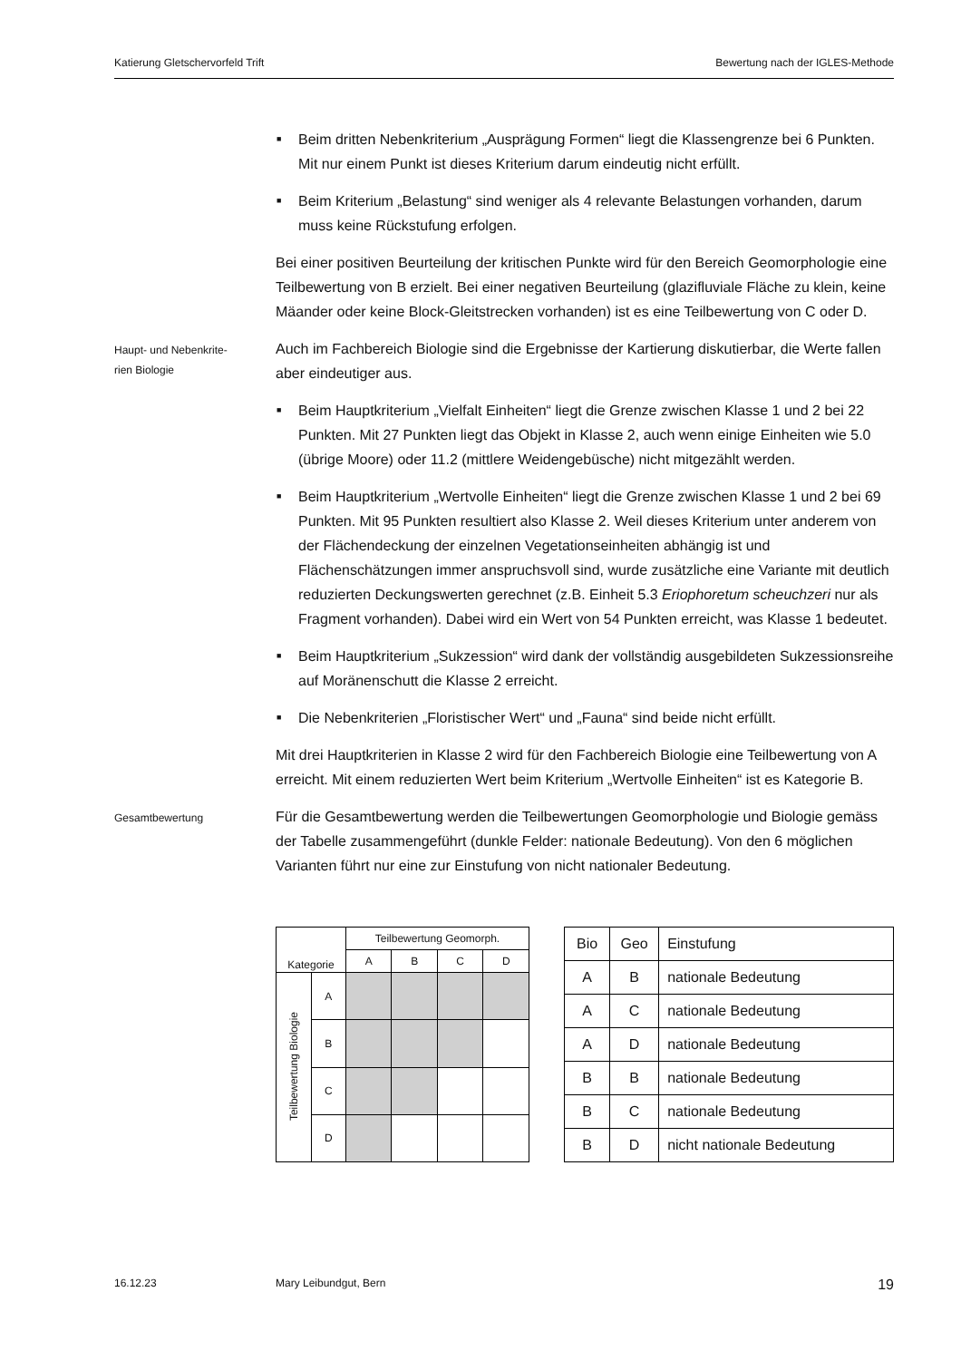Katierung Gletschervorfeld Trift Bewertung nach der IGLES-Methode
■ Beim dritten Nebenkriterium „Ausprägung Formen“ liegt die Klassengrenze bei 6 Punkten. Mit nur einem Punkt ist dieses Kriterium darum eindeutig nicht erfüllt.
■ Beim Kriterium „Belastung“ sind weniger als 4 relevante Belastungen vorhanden, darum muss keine Rückstufung erfolgen.
Bei einer positiven Beurteilung der kritischen Punkte wird für den Bereich Geomorphologie eine Teilbewertung von B erzielt. Bei einer negativen Beurteilung (glazifluviale Fläche zu klein, keine Mäander oder keine Block-Gleitstrecken vorhanden) ist es eine Teilbewertung von C oder D.
Haupt- und Nebenkrite-
rien Biologie
Auch im Fachbereich Biologie sind die Ergebnisse der Kartierung diskutierbar, die Werte fallen aber eindeutiger aus.
■ Beim Hauptkriterium „Vielfalt Einheiten“ liegt die Grenze zwischen Klasse 1 und 2 bei 22 Punkten. Mit 27 Punkten liegt das Objekt in Klasse 2, auch wenn einige Einheiten wie 5.0 (übrige Moore) oder 11.2 (mittlere Weidengebüsche) nicht mitgezählt werden.
■ Beim Hauptkriterium „Wertvolle Einheiten“ liegt die Grenze zwischen Klasse 1 und 2 bei 69 Punkten. Mit 95 Punkten resultiert also Klasse 2. Weil dieses Kriterium unter anderem von der Flächendeckung der einzelnen Vegetationseinheiten abhängig ist und Flächenschätzungen immer anspruchsvoll sind, wurde zusätzliche eine Variante mit deutlich reduzierten Deckungswerten gerechnet (z.B. Einheit 5.3 Eriophoretum scheuchzeri nur als Fragment vorhanden). Dabei wird ein Wert von 54 Punkten erreicht, was Klasse 1 bedeutet.
■ Beim Hauptkriterium „Sukzession“ wird dank der vollständig ausgebildeten Sukzessionsreihe auf Moränenschutt die Klasse 2 erreicht.
■ Die Nebenkriterien „Floristischer Wert“ und „Fauna“ sind beide nicht erfüllt.
Mit drei Hauptkriterien in Klasse 2 wird für den Fachbereich Biologie eine Teilbewertung von A erreicht. Mit einem reduzierten Wert beim Kriterium „Wertvolle Einheiten“ ist es Kategorie B.
Gesamtbewertung
Für die Gesamtbewertung werden die Teilbewertungen Geomorphologie und Biologie gemäss der Tabelle zusammengeführt (dunkle Felder: nationale Bedeutung). Von den 6 möglichen Varianten führt nur eine zur Einstufung von nicht nationaler Bedeutung.
| Kategorie | | Teilbewertung Geomorph. | | | |
| --- | --- | --- | --- | --- | --- |
| | | A | B | C | D |
| Teilbewertung Biologie | A | | | | |
| | B | | | | |
| | C | | | | |
| | D | | | | |
| Bio | Geo | Einstufung |
| --- | --- | --- |
| A | B | nationale Bedeutung |
| A | C | nationale Bedeutung |
| A | D | nationale Bedeutung |
| B | B | nationale Bedeutung |
| B | C | nationale Bedeutung |
| B | D | nicht nationale Bedeutung |
16.12.23 Mary Leibundgut, Bern 19